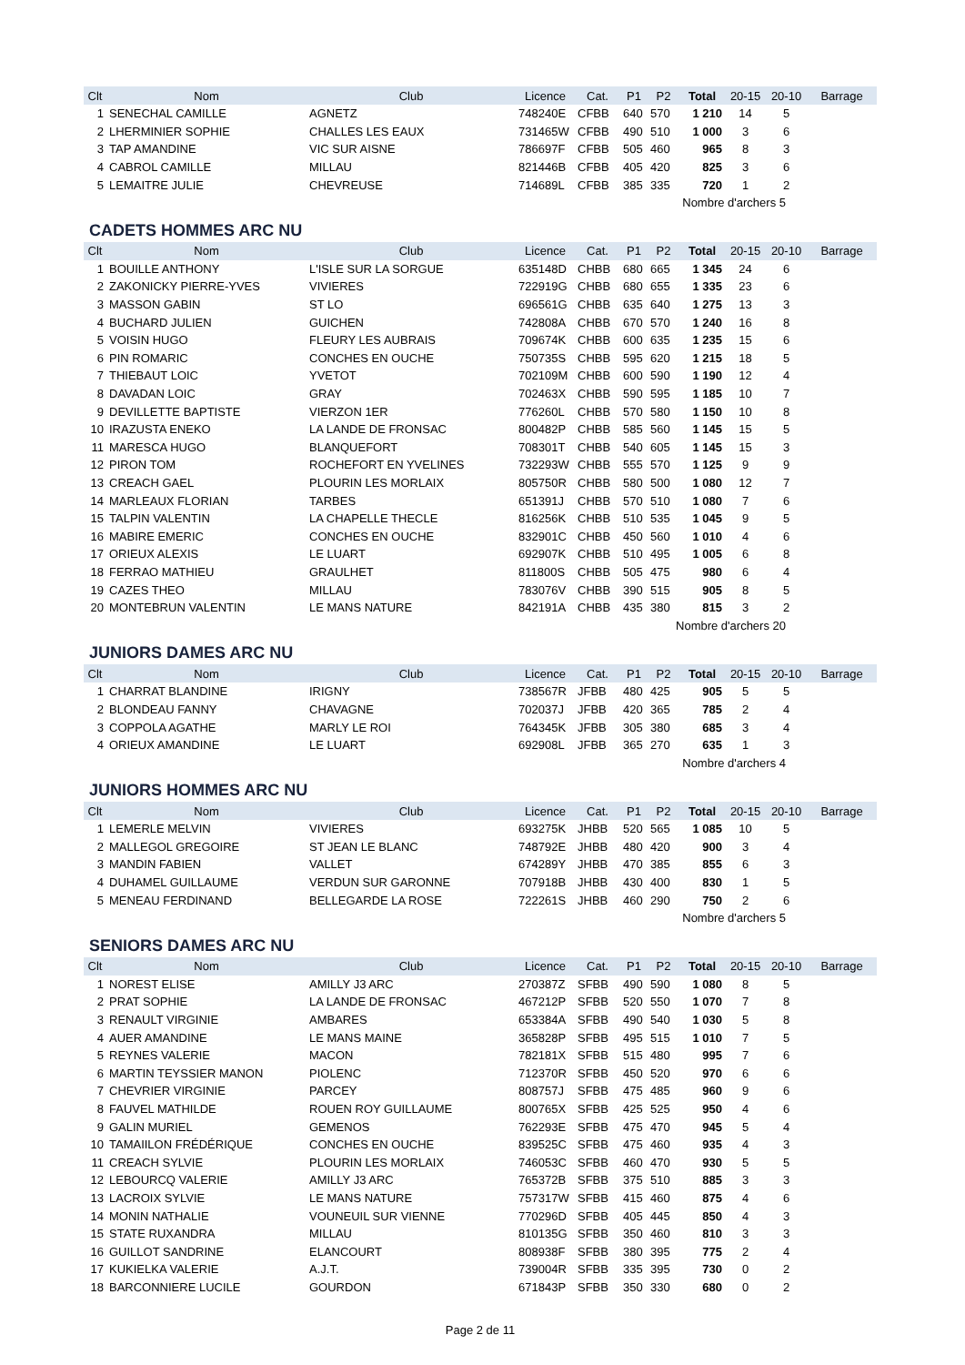| Clt | Nom | Club | Licence | Cat. | P1 | P2 | Total | 20-15 | 20-10 | Barrage |
| --- | --- | --- | --- | --- | --- | --- | --- | --- | --- | --- |
| 1 | SENECHAL CAMILLE | AGNETZ | 748240E | CFBB | 640 | 570 | 1 210 | 14 | 5 | |
| 2 | LHERMINIER SOPHIE | CHALLES LES EAUX | 731465W | CFBB | 490 | 510 | 1 000 | 3 | 6 | |
| 3 | TAP AMANDINE | VIC SUR AISNE | 786697F | CFBB | 505 | 460 | 965 | 8 | 3 | |
| 4 | CABROL CAMILLE | MILLAU | 821446B | CFBB | 405 | 420 | 825 | 3 | 6 | |
| 5 | LEMAITRE JULIE | CHEVREUSE | 714689L | CFBB | 385 | 335 | 720 | 1 | 2 | |
| Nombre d'archers 5 | | | | | | | | | | |
CADETS HOMMES ARC NU
| Clt | Nom | Club | Licence | Cat. | P1 | P2 | Total | 20-15 | 20-10 | Barrage |
| --- | --- | --- | --- | --- | --- | --- | --- | --- | --- | --- |
| 1 | BOUILLE ANTHONY | L'ISLE SUR LA SORGUE | 635148D | CHBB | 680 | 665 | 1 345 | 24 | 6 | |
| 2 | ZAKONICKY PIERRE-YVES | VIVIERES | 722919G | CHBB | 680 | 655 | 1 335 | 23 | 6 | |
| 3 | MASSON GABIN | ST LO | 696561G | CHBB | 635 | 640 | 1 275 | 13 | 3 | |
| 4 | BUCHARD JULIEN | GUICHEN | 742808A | CHBB | 670 | 570 | 1 240 | 16 | 8 | |
| 5 | VOISIN HUGO | FLEURY LES AUBRAIS | 709674K | CHBB | 600 | 635 | 1 235 | 15 | 6 | |
| 6 | PIN ROMARIC | CONCHES EN OUCHE | 750735S | CHBB | 595 | 620 | 1 215 | 18 | 5 | |
| 7 | THIEBAUT LOIC | YVETOT | 702109M | CHBB | 600 | 590 | 1 190 | 12 | 4 | |
| 8 | DAVADAN LOIC | GRAY | 702463X | CHBB | 590 | 595 | 1 185 | 10 | 7 | |
| 9 | DEVILLETTE BAPTISTE | VIERZON 1ER | 776260L | CHBB | 570 | 580 | 1 150 | 10 | 8 | |
| 10 | IRAZUSTA ENEKO | LA LANDE DE FRONSAC | 800482P | CHBB | 585 | 560 | 1 145 | 15 | 5 | |
| 11 | MARESCA HUGO | BLANQUEFORT | 708301T | CHBB | 540 | 605 | 1 145 | 15 | 3 | |
| 12 | PIRON TOM | ROCHEFORT EN YVELINES | 732293W | CHBB | 555 | 570 | 1 125 | 9 | 9 | |
| 13 | CREACH GAEL | PLOURIN LES MORLAIX | 805750R | CHBB | 580 | 500 | 1 080 | 12 | 7 | |
| 14 | MARLEAUX FLORIAN | TARBES | 651391J | CHBB | 570 | 510 | 1 080 | 7 | 6 | |
| 15 | TALPIN VALENTIN | LA CHAPELLE THECLE | 816256K | CHBB | 510 | 535 | 1 045 | 9 | 5 | |
| 16 | MABIRE EMERIC | CONCHES EN OUCHE | 832901C | CHBB | 450 | 560 | 1 010 | 4 | 6 | |
| 17 | ORIEUX ALEXIS | LE LUART | 692907K | CHBB | 510 | 495 | 1 005 | 6 | 8 | |
| 18 | FERRAO MATHIEU | GRAULHET | 811800S | CHBB | 505 | 475 | 980 | 6 | 4 | |
| 19 | CAZES THEO | MILLAU | 783076V | CHBB | 390 | 515 | 905 | 8 | 5 | |
| 20 | MONTEBRUN VALENTIN | LE MANS NATURE | 842191A | CHBB | 435 | 380 | 815 | 3 | 2 | |
| Nombre d'archers 20 | | | | | | | | | | |
JUNIORS DAMES ARC NU
| Clt | Nom | Club | Licence | Cat. | P1 | P2 | Total | 20-15 | 20-10 | Barrage |
| --- | --- | --- | --- | --- | --- | --- | --- | --- | --- | --- |
| 1 | CHARRAT BLANDINE | IRIGNY | 738567R | JFBB | 480 | 425 | 905 | 5 | 5 | |
| 2 | BLONDEAU FANNY | CHAVAGNE | 702037J | JFBB | 420 | 365 | 785 | 2 | 4 | |
| 3 | COPPOLA AGATHE | MARLY LE ROI | 764345K | JFBB | 305 | 380 | 685 | 3 | 4 | |
| 4 | ORIEUX AMANDINE | LE LUART | 692908L | JFBB | 365 | 270 | 635 | 1 | 3 | |
| Nombre d'archers 4 | | | | | | | | | | |
JUNIORS HOMMES ARC NU
| Clt | Nom | Club | Licence | Cat. | P1 | P2 | Total | 20-15 | 20-10 | Barrage |
| --- | --- | --- | --- | --- | --- | --- | --- | --- | --- | --- |
| 1 | LEMERLE MELVIN | VIVIERES | 693275K | JHBB | 520 | 565 | 1 085 | 10 | 5 | |
| 2 | MALLEGOL GREGOIRE | ST JEAN LE BLANC | 748792E | JHBB | 480 | 420 | 900 | 3 | 4 | |
| 3 | MANDIN FABIEN | VALLET | 674289Y | JHBB | 470 | 385 | 855 | 6 | 3 | |
| 4 | DUHAMEL GUILLAUME | VERDUN SUR GARONNE | 707918B | JHBB | 430 | 400 | 830 | 1 | 5 | |
| 5 | MENEAU FERDINAND | BELLEGARDE LA ROSE | 722261S | JHBB | 460 | 290 | 750 | 2 | 6 | |
| Nombre d'archers 5 | | | | | | | | | | |
SENIORS DAMES ARC NU
| Clt | Nom | Club | Licence | Cat. | P1 | P2 | Total | 20-15 | 20-10 | Barrage |
| --- | --- | --- | --- | --- | --- | --- | --- | --- | --- | --- |
| 1 | NOREST ELISE | AMILLY J3 ARC | 270387Z | SFBB | 490 | 590 | 1 080 | 8 | 5 | |
| 2 | PRAT SOPHIE | LA LANDE DE FRONSAC | 467212P | SFBB | 520 | 550 | 1 070 | 7 | 8 | |
| 3 | RENAULT VIRGINIE | AMBARES | 653384A | SFBB | 490 | 540 | 1 030 | 5 | 8 | |
| 4 | AUER AMANDINE | LE MANS MAINE | 365828P | SFBB | 495 | 515 | 1 010 | 7 | 5 | |
| 5 | REYNES VALERIE | MACON | 782181X | SFBB | 515 | 480 | 995 | 7 | 6 | |
| 6 | MARTIN TEYSSIER MANON | PIOLENC | 712370R | SFBB | 450 | 520 | 970 | 6 | 6 | |
| 7 | CHEVRIER VIRGINIE | PARCEY | 808757J | SFBB | 475 | 485 | 960 | 9 | 6 | |
| 8 | FAUVEL MATHILDE | ROUEN ROY GUILLAUME | 800765X | SFBB | 425 | 525 | 950 | 4 | 6 | |
| 9 | GALIN MURIEL | GEMENOS | 762293E | SFBB | 475 | 470 | 945 | 5 | 4 | |
| 10 | TAMAIILON FRÉDÉRIQUE | CONCHES EN OUCHE | 839525C | SFBB | 475 | 460 | 935 | 4 | 3 | |
| 11 | CREACH SYLVIE | PLOURIN LES MORLAIX | 746053C | SFBB | 460 | 470 | 930 | 5 | 5 | |
| 12 | LEBOURCQ VALERIE | AMILLY J3 ARC | 765372B | SFBB | 375 | 510 | 885 | 3 | 3 | |
| 13 | LACROIX SYLVIE | LE MANS NATURE | 757317W | SFBB | 415 | 460 | 875 | 4 | 6 | |
| 14 | MONIN NATHALIE | VOUNEUIL SUR VIENNE | 770296D | SFBB | 405 | 445 | 850 | 4 | 3 | |
| 15 | STATE RUXANDRA | MILLAU | 810135G | SFBB | 350 | 460 | 810 | 3 | 3 | |
| 16 | GUILLOT SANDRINE | ELANCOURT | 808938F | SFBB | 380 | 395 | 775 | 2 | 4 | |
| 17 | KUKIELKA VALERIE | A.J.T. | 739004R | SFBB | 335 | 395 | 730 | 0 | 2 | |
| 18 | BARCONNIERE LUCILE | GOURDON | 671843P | SFBB | 350 | 330 | 680 | 0 | 2 | |
Page 2 de 11